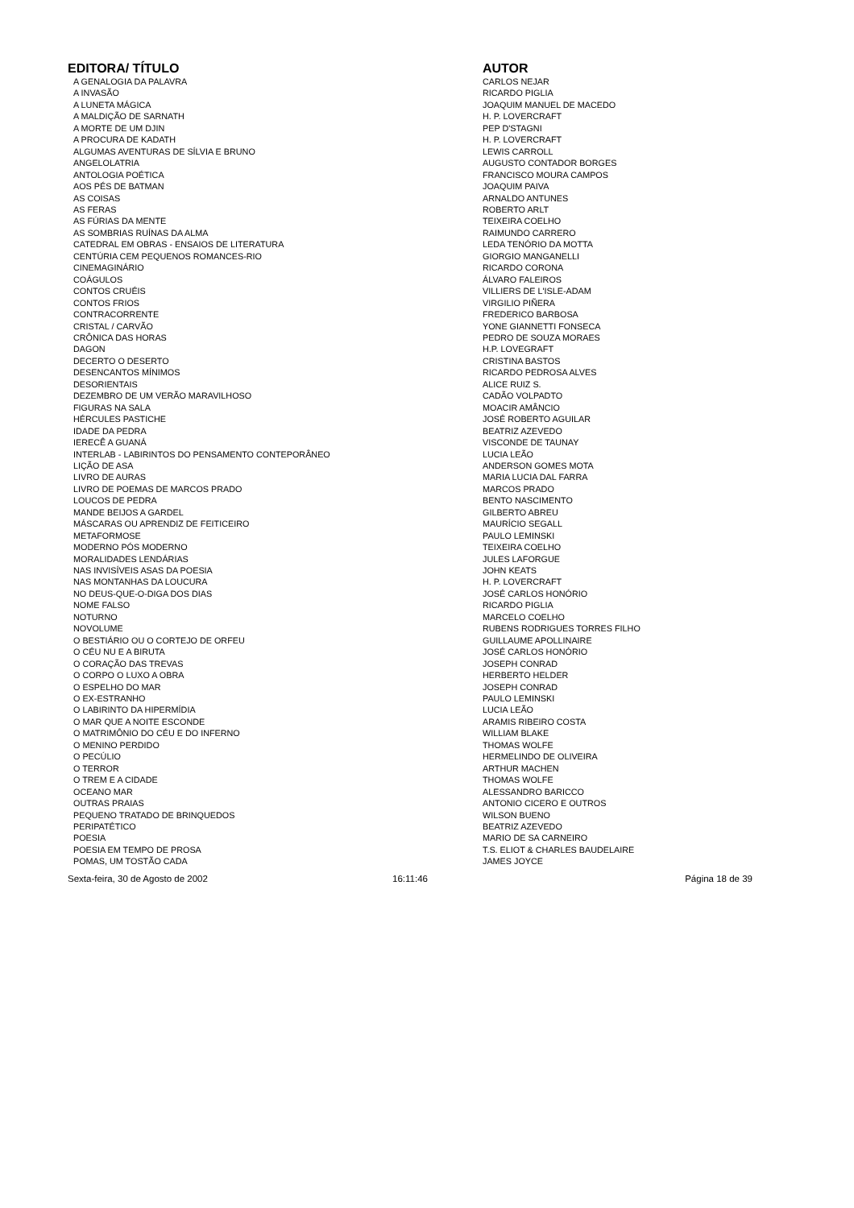| EDITORA/ TÍTULO | AUTOR |
| --- | --- |
| A GENALOGIA DA PALAVRA | CARLOS NEJAR |
| A INVASÃO | RICARDO PIGLIA |
| A LUNETA MÁGICA | JOAQUIM MANUEL DE MACEDO |
| A MALDIÇÃO DE SARNATH | H. P. LOVERCRAFT |
| A MORTE DE UM DJIN | PEP D'STAGNI |
| A PROCURA DE KADATH | H. P. LOVERCRAFT |
| ALGUMAS AVENTURAS DE SÍLVIA E BRUNO | LEWIS CARROLL |
| ANGELOLATRIA | AUGUSTO CONTADOR BORGES |
| ANTOLOGIA POÉTICA | FRANCISCO MOURA CAMPOS |
| AOS PÉS DE BATMAN | JOAQUIM PAIVA |
| AS COISAS | ARNALDO ANTUNES |
| AS FERAS | ROBERTO ARLT |
| AS FÚRIAS DA MENTE | TEIXEIRA COELHO |
| AS SOMBRIAS RUÍNAS DA ALMA | RAIMUNDO CARRERO |
| CATEDRAL EM OBRAS - ENSAIOS DE LITERATURA | LEDA TENÓRIO DA MOTTA |
| CENTÚRIA CEM PEQUENOS ROMANCES-RIO | GIORGIO MANGANELLI |
| CINEMAGINÁRIO | RICARDO CORONA |
| COÁGULOS | ÁLVARO FALEIROS |
| CONTOS CRUÉIS | VILLIERS DE L'ISLE-ADAM |
| CONTOS FRIOS | VIRGILIO PIÑERA |
| CONTRACORRENTE | FREDERICO BARBOSA |
| CRISTAL / CARVÃO | YONE GIANNETTI FONSECA |
| CRÔNICA DAS HORAS | PEDRO DE SOUZA MORAES |
| DAGON | H.P. LOVEGRAFT |
| DECERTO O DESERTO | CRISTINA BASTOS |
| DESENCANTOS MÍNIMOS | RICARDO PEDROSA ALVES |
| DESORIENTAIS | ALICE RUIZ S. |
| DEZEMBRO DE UM VERÃO MARAVILHOSO | CADÃO VOLPADTO |
| FIGURAS NA SALA | MOACIR AMÂNCIO |
| HÉRCULES PASTICHE | JOSÉ ROBERTO AGUILAR |
| IDADE DA PEDRA | BEATRIZ AZEVEDO |
| IERECÊ A GUANÁ | VISCONDE DE TAUNAY |
| INTERLAB - LABIRINTOS DO PENSAMENTO CONTEPORÂNEO | LUCIA LEÃO |
| LIÇÃO DE ASA | ANDERSON GOMES MOTA |
| LIVRO DE AURAS | MARIA LUCIA DAL FARRA |
| LIVRO DE POEMAS DE MARCOS PRADO | MARCOS PRADO |
| LOUCOS DE PEDRA | BENTO NASCIMENTO |
| MANDE BEIJOS A GARDEL | GILBERTO ABREU |
| MÁSCARAS OU APRENDIZ DE FEITICEIRO | MAURÍCIO SEGALL |
| METAFORMOSE | PAULO LEMINSKI |
| MODERNO PÓS MODERNO | TEIXEIRA COELHO |
| MORALIDADES LENDÁRIAS | JULES LAFORGUE |
| NAS INVISÍVEIS ASAS DA POESIA | JOHN KEATS |
| NAS MONTANHAS DA LOUCURA | H. P. LOVERCRAFT |
| NO DEUS-QUE-O-DIGA DOS DIAS | JOSÉ CARLOS HONÓRIO |
| NOME FALSO | RICARDO PIGLIA |
| NOTURNO | MARCELO COELHO |
| NOVOLUME | RUBENS RODRIGUES TORRES FILHO |
| O BESTIÁRIO OU O CORTEJO DE ORFEU | GUILLAUME APOLLINAIRE |
| O CÉU NU E A BIRUTA | JOSÉ CARLOS HONÓRIO |
| O CORAÇÃO DAS TREVAS | JOSEPH CONRAD |
| O CORPO O LUXO A OBRA | HERBERTO HELDER |
| O ESPELHO DO MAR | JOSEPH CONRAD |
| O EX-ESTRANHO | PAULO LEMINSKI |
| O LABIRINTO DA HIPERMÍDIA | LUCIA LEÃO |
| O MAR QUE A NOITE ESCONDE | ARAMIS RIBEIRO COSTA |
| O MATRIMÔNIO DO CÉU E DO INFERNO | WILLIAM BLAKE |
| O MENINO PERDIDO | THOMAS WOLFE |
| O PECÚLIO | HERMELINDO DE OLIVEIRA |
| O TERROR | ARTHUR MACHEN |
| O TREM E A CIDADE | THOMAS WOLFE |
| OCEANO MAR | ALESSANDRO BARICCO |
| OUTRAS PRAIAS | ANTONIO CICERO E OUTROS |
| PEQUENO TRATADO DE BRINQUEDOS | WILSON BUENO |
| PERIPATÉTICO | BEATRIZ AZEVEDO |
| POESIA | MARIO DE SA CARNEIRO |
| POESIA EM TEMPO DE PROSA | T.S. ELIOT & CHARLES BAUDELAIRE |
| POMAS, UM TOSTÃO CADA | JAMES JOYCE |
Sexta-feira, 30 de Agosto de 2002
16:11:46 Página 18 de 39